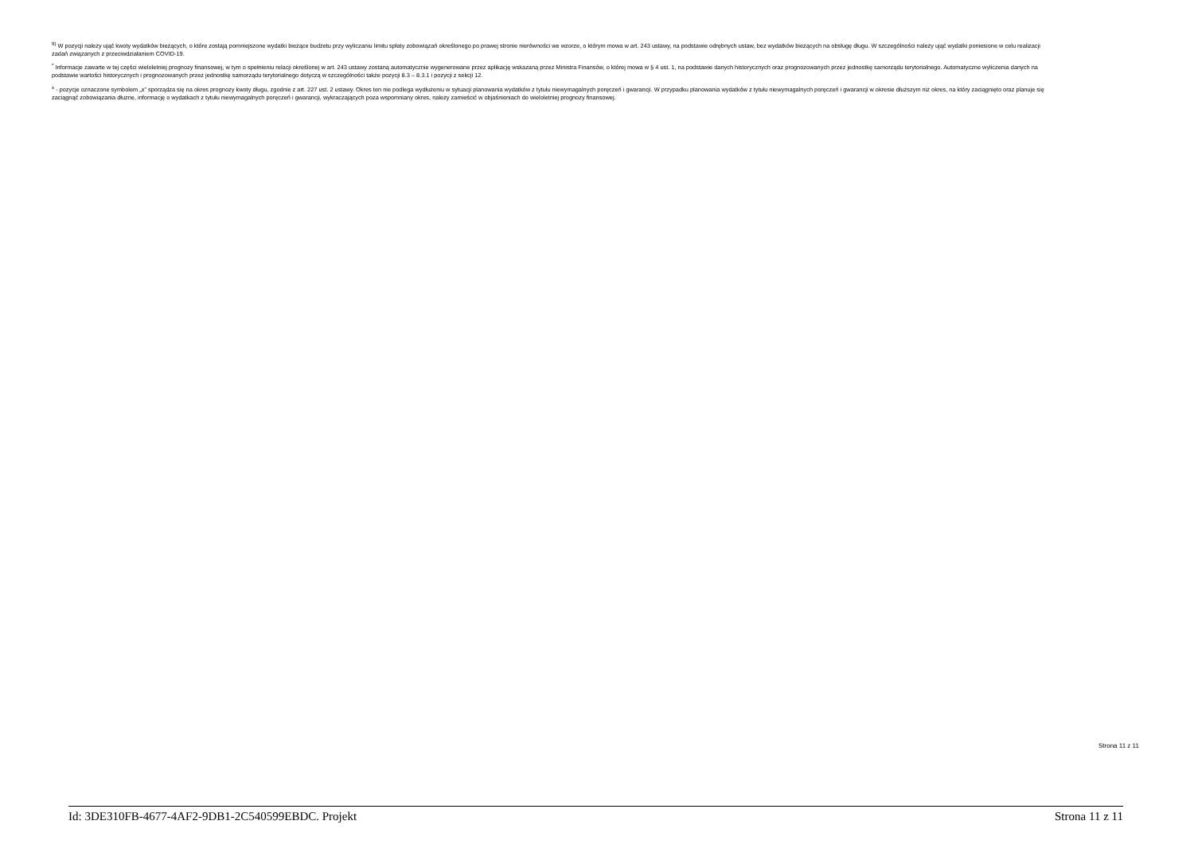<sup>9)</sup> W pozycji należy ująć kwoty wydatków bieżących, o które zostają pomniejszone wydatki bieżące budżetu przy wyliczaniu limitu spłaty zobowiązań określonego po prawej stronie nierówności we wzorze, o którym mowa w art. 243 ustawy, na podstawie odrębnych ustaw, bez wydatków bieżących na obsługę długu. W szczególności należy ująć wydatki poniesione w celu realizacji zadań związanych z przeciwdziałaniem COVID-19.
<sup>*</sup> Informacje zawarte w tej części wieloletniej prognozy finansowej, w tym o spełnieniu relacji określonej w art. 243 ustawy zostaną automatycznie wygenerowane przez aplikację wskazaną przez Ministra Finansów, o której mowa w § 4 ust. 1, na podstawie danych historycznych oraz prognozowanych przez jednostkę samorządu terytorialnego. Automatyczne wyliczenia danych na podstawie wartości historycznych i prognozowanych przez jednostkę samorządu terytorialnego dotyczą w szczególności także pozycji 8.3 – 8.3.1 i pozycji z sekcji 12.
<sup>x</sup> - pozycje oznaczone symbolem „x” sporządza się na okres prognozy kwoty długu, zgodnie z art. 227 ust. 2 ustawy. Okres ten nie podlega wydłużeniu w sytuacji planowania wydatków z tytułu niewymagalnych poręczeń i gwarancji. W przypadku planowania wydatków z tytułu niewymagalnych poręczeń i gwarancji w okresie dłuższym niż okres, na który zaciągnięto oraz planuje się zaciągnąć zobowiązania dłużne, informację o wydatkach z tytułu niewymagalnych poręczeń i gwarancji, wykraczających poza wspomniany okres, należy zamieścić w objaśnieniach do wieloletniej prognozy finansowej.
Strona 11 z 11
Id: 3DE310FB-4677-4AF2-9DB1-2C540599EBDC. Projekt Strona 11 z 11